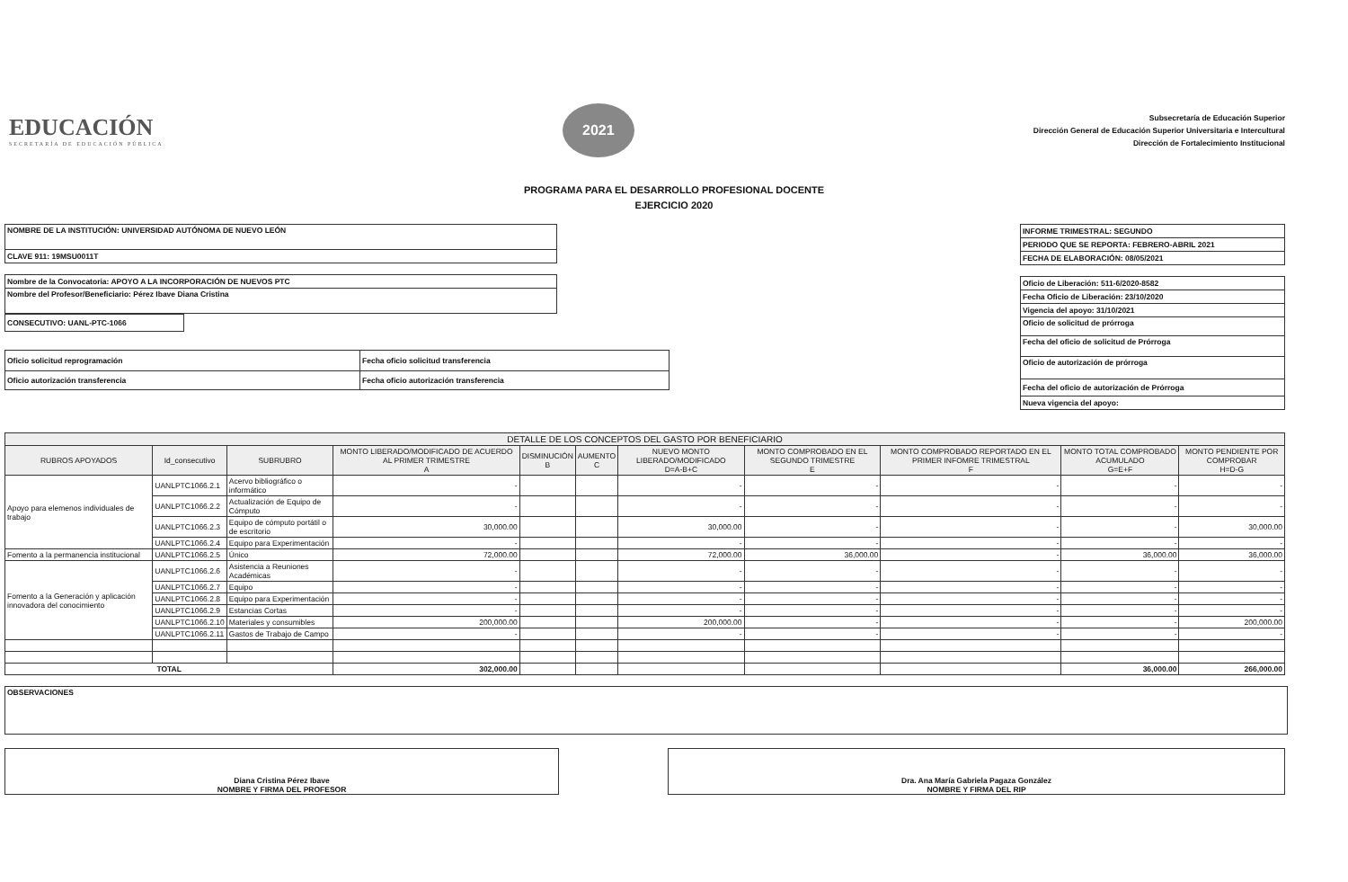EDUCACIÓN
SECRETARÍA DE EDUCACIÓN PÚBLICA
2021
Subsecretaría de Educación Superior
Dirección General de Educación Superior Universitaria e Intercultural
Dirección de Fortalecimiento Institucional
PROGRAMA PARA EL DESARROLLO PROFESIONAL DOCENTE
EJERCICIO 2020
| NOMBRE DE LA INSTITUCIÓN: UNIVERSIDAD AUTÓNOMA DE NUEVO LEÓN |
| CLAVE 911: 19MSU0011T |
| Nombre de la Convocatoria: APOYO A LA INCORPORACIÓN DE NUEVOS PTC |
| Nombre del Profesor/Beneficiario: Pérez Ibave Diana Cristina |
| CONSECUTIVO: UANL-PTC-1066 |
| Oficio solicitud reprogramación | Fecha oficio solicitud transferencia |
| Oficio autorización transferencia | Fecha oficio autorización transferencia |
| INFORME TRIMESTRAL: SEGUNDO |
| PERIODO QUE SE REPORTA: FEBRERO-ABRIL 2021 |
| FECHA DE ELABORACIÓN: 08/05/2021 |
| Oficio de Liberación: 511-6/2020-8582 |
| Fecha Oficio de Liberación: 23/10/2020 |
| Vigencia del apoyo: 31/10/2021 |
| Oficio de solicitud de prórroga |
| Fecha del oficio de solicitud de Prórroga |
| Oficio de autorización de prórroga |
| Fecha del oficio de autorización de Prórroga |
| Nueva vigencia del apoyo: |
| DETALLE DE LOS CONCEPTOS DEL GASTO POR BENEFICIARIO | | | | | | | | | | |
| --- | --- | --- | --- | --- | --- | --- | --- | --- | --- | --- |
| RUBROS APOYADOS | Id_consecutivo | SUBRUBRO | MONTO LIBERADO/MODIFICADO DE ACUERDO AL PRIMER TRIMESTRE A | DISMINUCIÓN B | AUMENTO C | NUEVO MONTO LIBERADO/MODIFICADO D=A-B+C | MONTO COMPROBADO EN EL SEGUNDO TRIMESTRE E | MONTO COMPROBADO REPORTADO EN EL PRIMER INFOMRE TRIMESTRAL F | MONTO TOTAL COMPROBADO ACUMULADO G=E+F | MONTO PENDIENTE POR COMPROBAR H=D-G |
| Apoyo para elemenos individuales de trabajo | UANLPTC1066.2.1 | Acervo bibliográfico o informático | - | | | - | - | - | - | - |
| | UANLPTC1066.2.2 | Actualización de Equipo de Cómputo | - | | | - | - | - | - | - |
| | UANLPTC1066.2.3 | Equipo de cómputo portátil o de escritorio | 30,000.00 | | | 30,000.00 | - | - | - | 30,000.00 |
| | UANLPTC1066.2.4 | Equipo para Experimentación | - | | | - | - | - | - | - |
| Fomento a la permanencia institucional | UANLPTC1066.2.5 | Único | 72,000.00 | | | 72,000.00 | 36,000.00 | - | 36,000.00 | 36,000.00 |
| Fomento a la Generación y aplicación innovadora del conocimiento | UANLPTC1066.2.6 | Asistencia a Reuniones Académicas | - | | | - | - | - | - | - |
| | UANLPTC1066.2.7 | Equipo | - | | | - | - | - | - | - |
| | UANLPTC1066.2.8 | Equipo para Experimentación | - | | | - | - | - | - | - |
| | UANLPTC1066.2.9 | Estancias Cortas | - | | | - | - | - | - | - |
| | UANLPTC1066.2.10 | Materiales y consumibles | 200,000.00 | | | 200,000.00 | - | - | - | 200,000.00 |
| | UANLPTC1066.2.11 | Gastos de Trabajo de Campo | - | | | - | - | - | - | - |
| TOTAL | | | 302,000.00 | | | | | | 36,000.00 | 266,000.00 |
| OBSERVACIONES |
Diana Cristina Pérez Ibave
NOMBRE Y FIRMA DEL PROFESOR
Dra. Ana María Gabriela Pagaza González
NOMBRE Y FIRMA DEL RIP